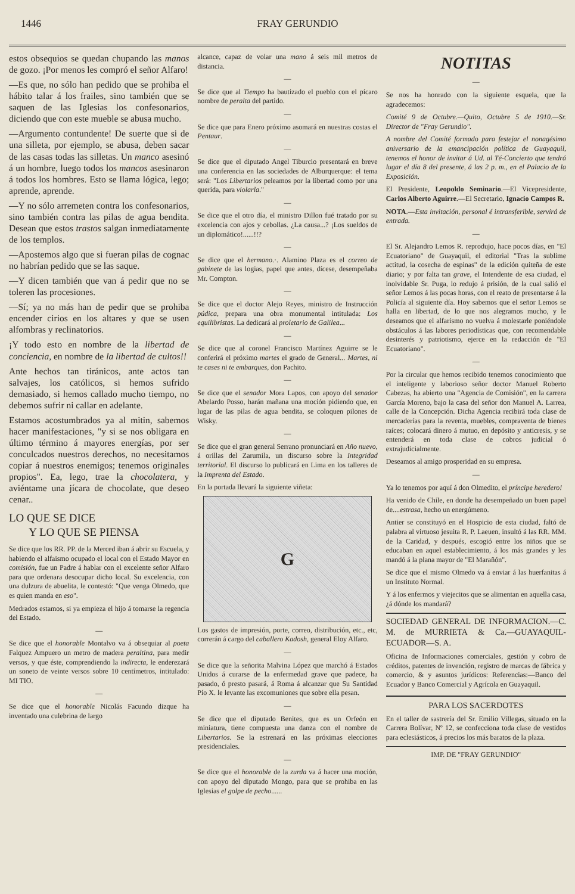1446 FRAY GERUNDIO
estos obsequios se quedan chupando las manos de gozo. ¡Por menos les compró el señor Alfaro!
—Es que, no sólo han pedido que se prohiba el hábito talar á los frailes, sino también que se saquen de las Iglesias los confesonarios, diciendo que con este mueble se abusa mucho.
—Argumento contundente! De suerte que si de una silleta, por ejemplo, se abusa, deben sacar de las casas todas las silletas. Un manco asesinó á un hombre, luego todos los mancos asesinaron á todos los hombres. Esto se llama lógica, lego; aprende, aprende.
—Y no sólo arremeten contra los confesonarios, sino también contra las pilas de agua bendita. Desean que estos trastos salgan inmediatamente de los templos.
—Apostemos algo que si fueran pilas de cognac no habrían pedido que se las saque.
—Y dicen también que van á pedir que no se toleren las procesiones.
—Sí; ya no más han de pedir que se prohiba encender cirios en los altares y que se usen alfombras y reclinatorios.
¡Y todo esto en nombre de la libertad de conciencia, en nombre de la libertad de cultos!!
Ante hechos tan tiránicos, ante actos tan salvajes, los católicos, si hemos sufrido demasiado, si hemos callado mucho tiempo, no debemos sufrir ni callar en adelante.
Estamos acostumbrados ya al mitin, sabemos hacer manifestaciones, "y si se nos obligara en último término á mayores energías, por ser conculcados nuestros derechos, no necesitamos copiar á nuestros enemigos; tenemos originales propios". Ea, lego, trae la chocolatera, y aviéntame una jícara de chocolate, que deseo cenar..
LO QUE SE DICE
Y LO QUE SE PIENSA
Se dice que los RR. PP. de la Merced iban á abrir su Escuela, y habiendo el alfaismo ocupado el local con el Estado Mayor en comisión, fue un Padre á hablar con el excelente señor Alfaro para que ordenara desocupar dicho local. Su excelencia, con una dulzura de abuelita, le contestó: "Que venga Olmedo, que es quien manda en eso".
Medrados estamos, si ya empieza el hijo á tomarse la regencia del Estado.
—
Se dice que el honorable Montalvo va á obsequiar al poeta Falquez Ampuero un metro de madera peraltina, para medir versos, y que éste, comprendiendo la indirecta, le enderezará un soneto de veinte versos sobre 10 centímetros, intitulado: MI TIO.
—
Se dice que el honorable Nicolás Facundo dizque ha inventado una culebrina de largo
alcance, capaz de volar una mano á seis mil metros de distancia.
—
Se dice que al Tiempo ha bautizado el pueblo con el pícaro nombre de peralta del partido.
—
Se dice que para Enero próximo asomará en nuestras costas el Pentaur.
—
Se dice que el diputado Angel Tiburcio presentará en breve una conferencia en las sociedades de Alburquerque: el tema será: "Los Libertarios peleamos por la libertad como por una querida, para violarla."
—
Se dice que el otro día, el ministro Dillon fué tratado por su excelencia con ajos y cebollas. ¿La causa...? ¡Los sueldos de un diplomático!......!!?
—
Se dice que el hermano.·. Alamino Plaza es el correo de gabinete de las logias, papel que antes, dícese, desempeñaba Mr. Compton.
—
Se dice que el doctor Alejo Reyes, ministro de Instrucción púdica, prepara una obra monumental intitulada: Los equilibristas. La dedicará al proletario de Galilea...
—
Se dice que al coronel Francisco Martínez Aguirre se le conferirá el próximo martes el grado de General... Martes, ni te cases ni te embarques, don Pachito.
—
Se dice que el senador Mora Lapos, con apoyo del senador Abelardo Posso, harán mañana una moción pidiendo que, en lugar de las pilas de agua bendita, se coloquen pilones de Wisky.
—
Se dice que el gran general Serrano pronunciará en Año nuevo, á orillas del Zarumila, un discurso sobre la Integridad territorial. El discurso lo publicará en Lima en los talleres de la Imprenta del Estado.
En la portada llevará la siguiente viñeta:
G
Los gastos de impresión, porte, correo, distribución, etc., etc, correrán á cargo del caballero Kadosh, general Eloy Alfaro.
—
Se dice que la señorita Malvina López que marchó á Estados Unidos á curarse de la enfermedad grave que padece, ha pasado, ó presto pasará, á Roma á alcanzar que Su Santidad Pío X. le levante las excomuniones que sobre ella pesan.
—
Se dice que el diputado Benites, que es un Orfeón en miniatura, tiene compuesta una danza con el nombre de Libertarios. Se la estrenará en las próximas elecciones presidenciales.
—
Se dice que el honorable de la zurda va á hacer una moción, con apoyo del diputado Mongo, para que se prohiba en las Iglesias el golpe de pecho......
NOTITAS
—
Se nos ha honrado con la siguiente esquela, que la agradecemos:
Comité 9 de Octubre.—Quito, Octubre 5 de 1910.—Sr. Director de "Fray Gerundio".
A nombre del Comité formado para festejar el nonagésimo aniversario de la emancipación política de Guayaquil, tenemos el honor de invitar á Ud. al Té-Concierto que tendrá lugar el día 8 del presente, á las 2 p. m., en el Palacio de la Exposición.
El Presidente, Leopoldo Seminario.—El Vicepresidente, Carlos Alberto Aguirre.—El Secretario, Ignacio Campos R.
NOTA.—Esta invitación, personal é intransferible, servirá de entrada.
—
El Sr. Alejandro Lemos R. reprodujo, hace pocos días, en "El Ecuatoriano" de Guayaquil, el editorial "Tras la sublime actitud, la cosecha de espinas" de la edición quiteña de este diario; y por falta tan grave, el Intendente de esa ciudad, el inolvidable Sr. Puga, lo redujo á prisión, de la cual salió el señor Lemos á las pocas horas, con el reato de presentarse á la Policía al siguiente día. Hoy sabemos que el señor Lemos se halla en libertad, de lo que nos alegramos mucho, y le deseamos que el alfarismo no vuelva á molestarle poniéndole obstáculos á las labores periodísticas que, con recomendable desinterés y patriotismo, ejerce en la redacción de "El Ecuatoriano".
—
Por la circular que hemos recibido tenemos conocimiento que el inteligente y laborioso señor doctor Manuel Roberto Cabezas, ha abierto una "Agencia de Comisión", en la carrera García Moreno, bajo la casa del señor don Manuel A. Larrea, calle de la Concepción. Dicha Agencia recibirá toda clase de mercaderías para la reventa, muebles, compraventa de bienes raíces; colocará dinero á mutuo, en depósito y anticresis, y se entenderá en toda clase de cobros judicial ó extrajudicialmente.
Deseamos al amigo prosperidad en su empresa.
—
Ya lo tenemos por aquí á don Olmedito, el príncipe heredero!
Ha venido de Chile, en donde ha desempeñado un buen papel de....estrasa, hecho un energúmeno.
Antier se constituyó en el Hospicio de esta ciudad, faltó de palabra al virtuoso jesuita R. P. Laeuen, insultó á las RR. MM. de la Caridad, y después, escogió entre los niños que se educaban en aquel establecimiento, á los más grandes y les mandó á la plana mayor de "El Marañón".
Se dice que el mismo Olmedo va á enviar á las huerfanitas á un Instituto Normal.
Y á los enfermos y viejecitos que se alimentan en aquella casa, ¿á dónde los mandará?
SOCIEDAD GENERAL DE INFORMACION.—C. M. de MURRIETA & Ca.—GUAYAQUIL-ECUADOR—S. A.
Oficina de Informaciones comerciales, gestión y cobro de créditos, patentes de invención, registro de marcas de fábrica y comercio, & y asuntos jurídicos: Referencias:—Banco del Ecuador y Banco Comercial y Agrícola en Guayaquil.
PARA LOS SACERDOTES
En el taller de sastrería del Sr. Emilio Villegas, situado en la Carrera Bolívar, Nº 12, se confecciona toda clase de vestidos para eclesiásticos, á precios los más baratos de la plaza.
IMP. DE "FRAY GERUNDIO"